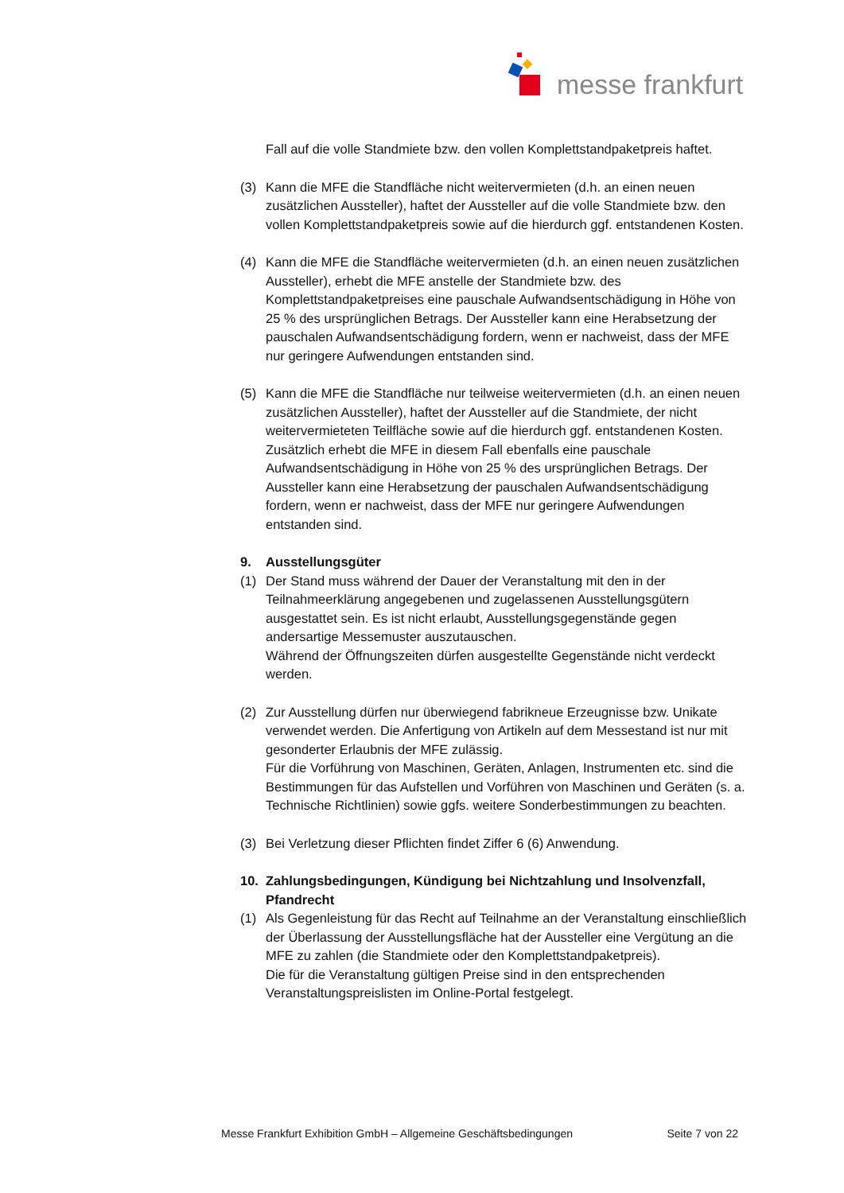messe frankfurt
Fall auf die volle Standmiete bzw. den vollen Komplettstandpaketpreis haftet.
(3) Kann die MFE die Standfläche nicht weitervermieten (d.h. an einen neuen zusätzlichen Aussteller), haftet der Aussteller auf die volle Standmiete bzw. den vollen Komplettstandpaketpreis sowie auf die hierdurch ggf. entstandenen Kosten.
(4) Kann die MFE die Standfläche weitervermieten (d.h. an einen neuen zusätzlichen Aussteller), erhebt die MFE anstelle der Standmiete bzw. des Komplettstandpaketpreises eine pauschale Aufwandsentschädigung in Höhe von 25 % des ursprünglichen Betrags. Der Aussteller kann eine Herabsetzung der pauschalen Aufwandsentschädigung fordern, wenn er nachweist, dass der MFE nur geringere Aufwendungen entstanden sind.
(5) Kann die MFE die Standfläche nur teilweise weitervermieten (d.h. an einen neuen zusätzlichen Aussteller), haftet der Aussteller auf die Standmiete, der nicht weitervermieteten Teilfläche sowie auf die hierdurch ggf. entstandenen Kosten. Zusätzlich erhebt die MFE in diesem Fall ebenfalls eine pauschale Aufwandsentschädigung in Höhe von 25 % des ursprünglichen Betrags. Der Aussteller kann eine Herabsetzung der pauschalen Aufwandsentschädigung fordern, wenn er nachweist, dass der MFE nur geringere Aufwendungen entstanden sind.
9. Ausstellungsgüter
(1) Der Stand muss während der Dauer der Veranstaltung mit den in der Teilnahmeerklärung angegebenen und zugelassenen Ausstellungsgütern ausgestattet sein. Es ist nicht erlaubt, Ausstellungsgegenstände gegen andersartige Messemuster auszutauschen.
Während der Öffnungszeiten dürfen ausgestellte Gegenstände nicht verdeckt werden.
(2) Zur Ausstellung dürfen nur überwiegend fabrikneue Erzeugnisse bzw. Unikate verwendet werden. Die Anfertigung von Artikeln auf dem Messestand ist nur mit gesonderter Erlaubnis der MFE zulässig.
Für die Vorführung von Maschinen, Geräten, Anlagen, Instrumenten etc. sind die Bestimmungen für das Aufstellen und Vorführen von Maschinen und Geräten (s. a. Technische Richtlinien) sowie ggfs. weitere Sonderbestimmungen zu beachten.
(3) Bei Verletzung dieser Pflichten findet Ziffer 6 (6) Anwendung.
10. Zahlungsbedingungen, Kündigung bei Nichtzahlung und Insolvenzfall, Pfandrecht
(1) Als Gegenleistung für das Recht auf Teilnahme an der Veranstaltung einschließlich der Überlassung der Ausstellungsfläche hat der Aussteller eine Vergütung an die MFE zu zahlen (die Standmiete oder den Komplettstandpaketpreis).
Die für die Veranstaltung gültigen Preise sind in den entsprechenden Veranstaltungspreislisten im Online-Portal festgelegt.
Messe Frankfurt Exhibition GmbH – Allgemeine Geschäftsbedingungen Seite 7 von 22